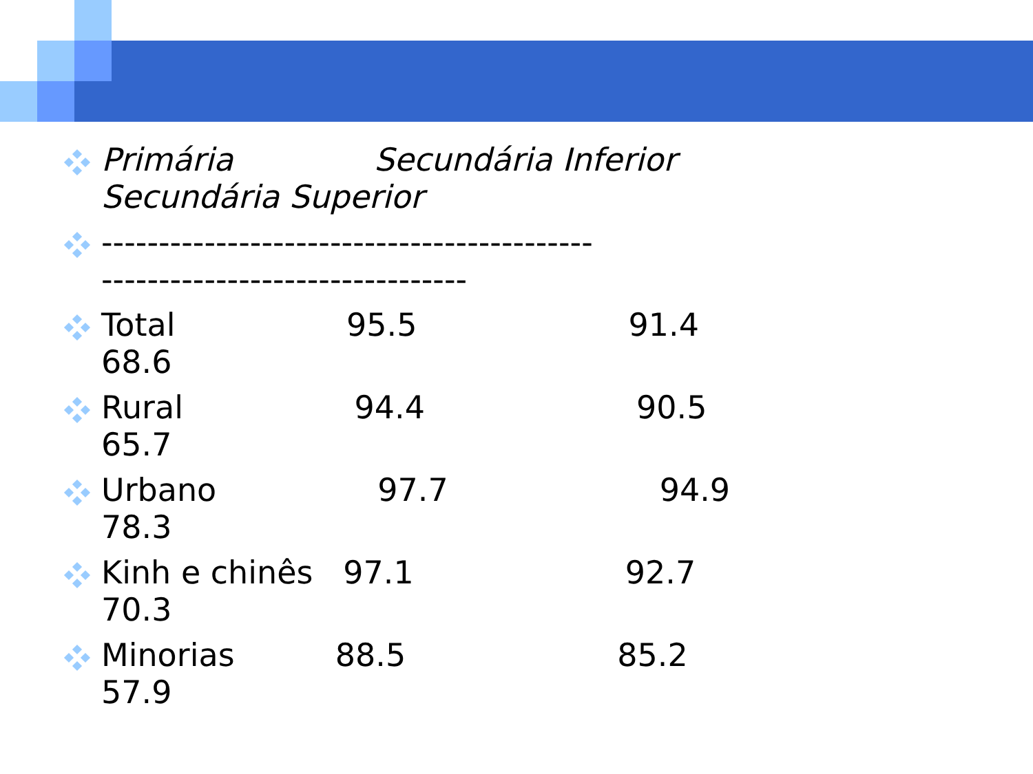Primária Secundária Inferior Secundária Superior
------------------------------------------- --------------------------------
Total 95.5 91.4 68.6
Rural 94.4 90.5 65.7
Urbano 97.7 94.9 78.3
Kinh e chinês 97.1 92.7 70.3
Minorias 88.5 85.2 57.9